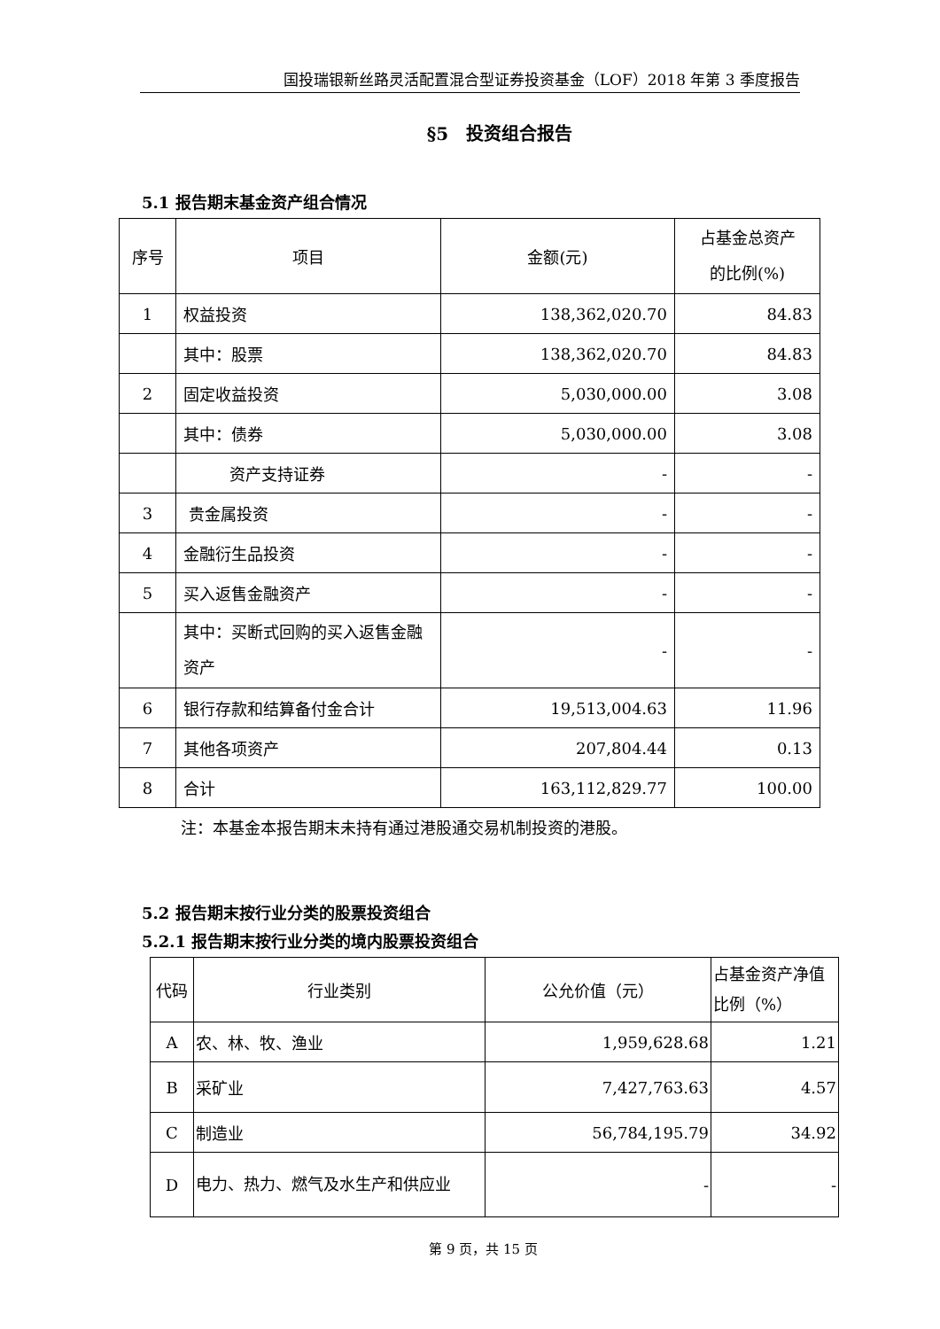国投瑞银新丝路灵活配置混合型证券投资基金（LOF）2018 年第 3 季度报告
§5　投资组合报告
5.1 报告期末基金资产组合情况
| 序号 | 项目 | 金额(元) | 占基金总资产 的比例(%) |
| 1 | 权益投资 | 138,362,020.70 | 84.83 |
| | 其中：股票 | 138,362,020.70 | 84.83 |
| 2 | 固定收益投资 | 5,030,000.00 | 3.08 |
| | 其中：债券 | 5,030,000.00 | 3.08 |
| | 资产支持证券 | - | - |
| 3 | 贵金属投资 | - | - |
| 4 | 金融衍生品投资 | - | - |
| 5 | 买入返售金融资产 | - | - |
| | 其中：买断式回购的买入返售金融资产 | - | - |
| 6 | 银行存款和结算备付金合计 | 19,513,004.63 | 11.96 |
| 7 | 其他各项资产 | 207,804.44 | 0.13 |
| 8 | 合计 | 163,112,829.77 | 100.00 |
注：本基金本报告期末未持有通过港股通交易机制投资的港股。
5.2 报告期末按行业分类的股票投资组合
5.2.1 报告期末按行业分类的境内股票投资组合
| 代码 | 行业类别 | 公允价值（元） | 占基金资产净值比例（%） |
| A | 农、林、牧、渔业 | 1,959,628.68 | 1.21 |
| B | 采矿业 | 7,427,763.63 | 4.57 |
| C | 制造业 | 56,784,195.79 | 34.92 |
| D | 电力、热力、燃气及水生产和供应业 | - | - |
第 9 页，共 15 页